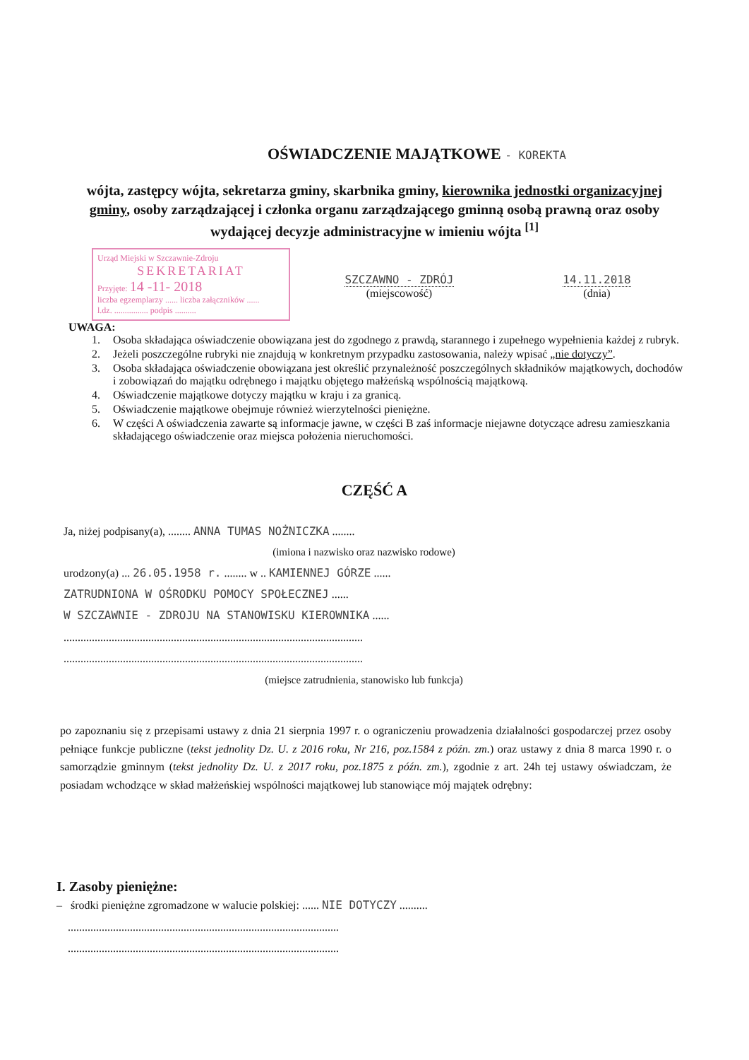OŚWIADCZENIE MAJĄTKOWE - KOREKTA
wójta, zastępcy wójta, sekretarza gminy, skarbnika gminy, kierownika jednostki organizacyjnej gminy, osoby zarządzającej i członka organu zarządzającego gminną osobą prawną oraz osoby wydającej decyzje administracyjne w imieniu wójta <sup>[1]</sup>
Urząd Miejski w Szczawnie-Zdroju
SEKRETARIAT
Przyjęte: 14 -11- 2018
liczba egzemplarzy ...... liczba załączników ......
l.dz. ................ podpis ..........
SZCZAWNO - ZDRÓJ
(miejscowość)
14.11.2018
(dnia)
UWAGA:
1. Osoba składająca oświadczenie obowiązana jest do zgodnego z prawdą, starannego i zupełnego wypełnienia każdej z rubryk.
2. Jeżeli poszczególne rubryki nie znajdują w konkretnym przypadku zastosowania, należy wpisać „nie dotyczy”.
3. Osoba składająca oświadczenie obowiązana jest określić przynależność poszczególnych składników majątkowych, dochodów i zobowiązań do majątku odrębnego i majątku objętego małżeńską wspólnością majątkową.
4. Oświadczenie majątkowe dotyczy majątku w kraju i za granicą.
5. Oświadczenie majątkowe obejmuje również wierzytelności pieniężne.
6. W części A oświadczenia zawarte są informacje jawne, w części B zaś informacje niejawne dotyczące adresu zamieszkania składającego oświadczenie oraz miejsca położenia nieruchomości.
CZĘŚĆ A
Ja, niżej podpisany(a), ........ ANNA TUMAS NOŻNICZKA ........
(imiona i nazwisko oraz nazwisko rodowe)
urodzony(a) ... 26.05.1958 r. ........ w .. KAMIENNEJ GÓRZE ......
ZATRUDNIONA W OŚRODKU POMOCY SPOŁECZNEJ ......
W SZCZAWNIE - ZDROJU NA STANOWISKU KIEROWNIKA ......
..........................................................................................................
..........................................................................................................
(miejsce zatrudnienia, stanowisko lub funkcja)
po zapoznaniu się z przepisami ustawy z dnia 21 sierpnia 1997 r. o ograniczeniu prowadzenia działalności gospodarczej przez osoby pełniące funkcje publiczne (tekst jednolity Dz. U. z 2016 roku, Nr 216, poz.1584 z późn. zm.) oraz ustawy z dnia 8 marca 1990 r. o samorządzie gminnym (tekst jednolity Dz. U. z 2017 roku, poz.1875 z późn. zm.), zgodnie z art. 24h tej ustawy oświadczam, że posiadam wchodzące w skład małżeńskiej wspólności majątkowej lub stanowiące mój majątek odrębny:
I. Zasoby pieniężne:
– środki pieniężne zgromadzone w walucie polskiej: ...... NIE DOTYCZY ..........
................................................................................................
................................................................................................